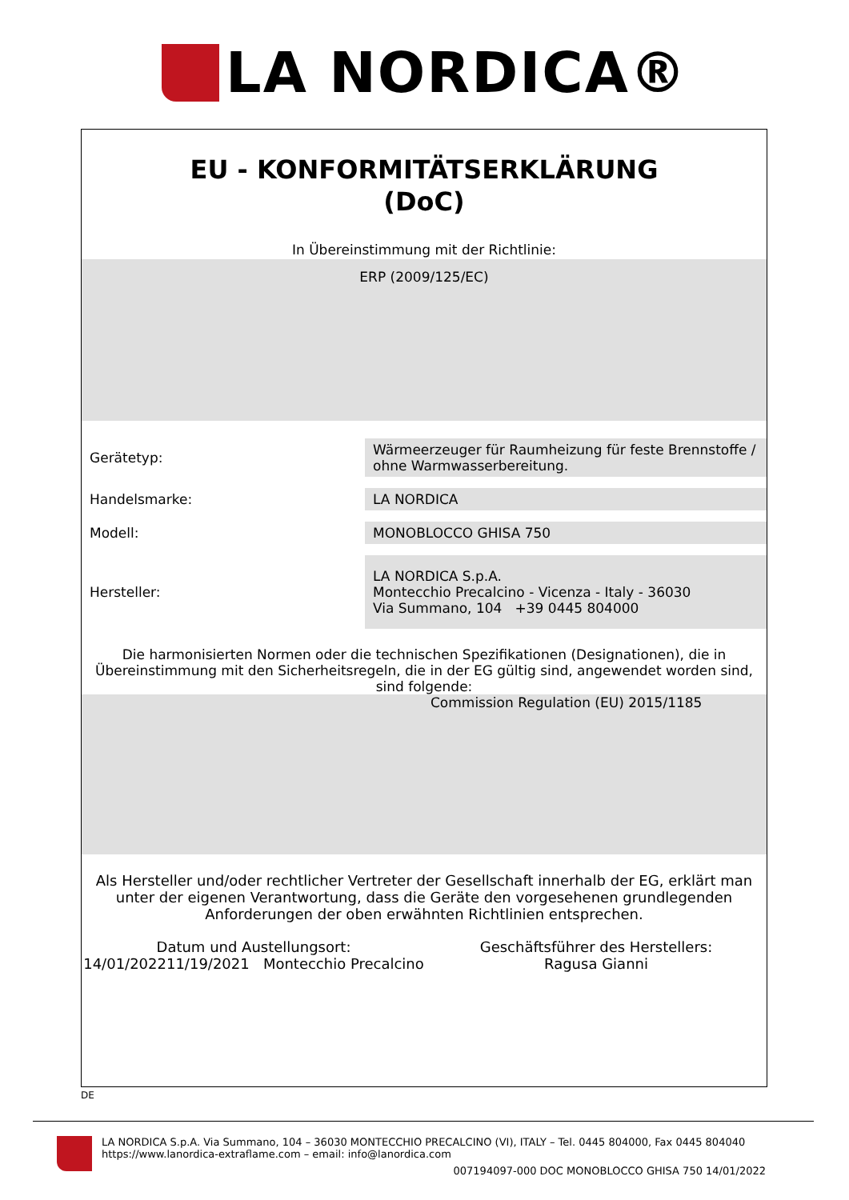LA NORDICA®
EU - KONFORMITÄTSERKLÄRUNG
(DoC)
In Übereinstimmung mit der Richtlinie:
ERP (2009/125/EC)
Gerätetyp:
Wärmeerzeuger für Raumheizung für feste Brennstoffe / ohne Warmwasserbereitung.
Handelsmarke:
LA NORDICA
Modell:
MONOBLOCCO GHISA 750
Hersteller:
LA NORDICA S.p.A.
Montecchio Precalcino - Vicenza - Italy - 36030
Via Summano, 104 +39 0445 804000
Die harmonisierten Normen oder die technischen Spezifikationen (Designationen), die in Übereinstimmung mit den Sicherheitsregeln, die in der EG gültig sind, angewendet worden sind, sind folgende:
Commission Regulation (EU) 2015/1185
Als Hersteller und/oder rechtlicher Vertreter der Gesellschaft innerhalb der EG, erklärt man unter der eigenen Verantwortung, dass die Geräte den vorgesehenen grundlegenden Anforderungen der oben erwähnten Richtlinien entsprechen.
Datum und Austellungsort:
14/01/202211/19/2021 Montecchio Precalcino
Geschäftsführer des Herstellers:
Ragusa Gianni
DE
LA NORDICA S.p.A. Via Summano, 104 – 36030 MONTECCHIO PRECALCINO (VI), ITALY – Tel. 0445 804000, Fax 0445 804040
https://www.lanordica-extraflame.com – email: info@lanordica.com
007194097-000 DOC MONOBLOCCO GHISA 750 14/01/2022